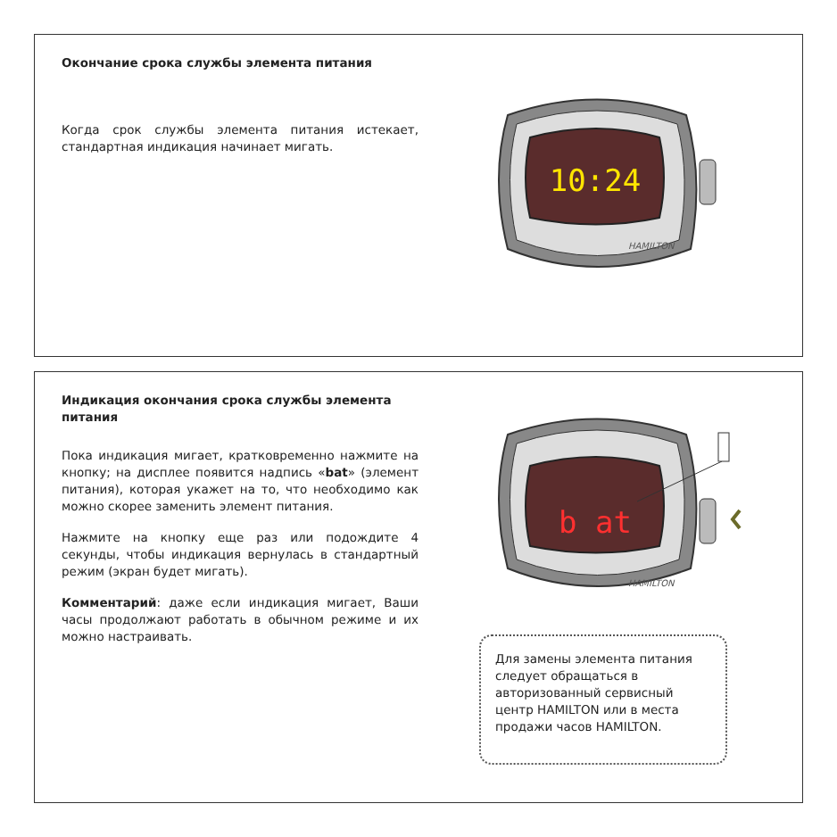Окончание срока службы элемента питания
Когда срок службы элемента питания истекает, стандартная индикация начинает мигать.
10:24
HAMILTON
Индикация окончания срока службы элемента питания
Пока индикация мигает, кратковременно нажмите на кнопку; на дисплее появится надпись «bat» (элемент питания), которая укажет на то, что необходимо как можно скорее заменить элемент питания.
Нажмите на кнопку еще раз или подождите 4 секунды, чтобы индикация вернулась в стандартный режим (экран будет мигать).
Комментарий: даже если индикация мигает, Ваши часы продолжают работать в обычном режиме и их можно настраивать.
b at
HAMILTON
Для замены элемента питания следует обращаться в авторизованный сервисный центр HAMILTON или в места продажи часов HAMILTON.